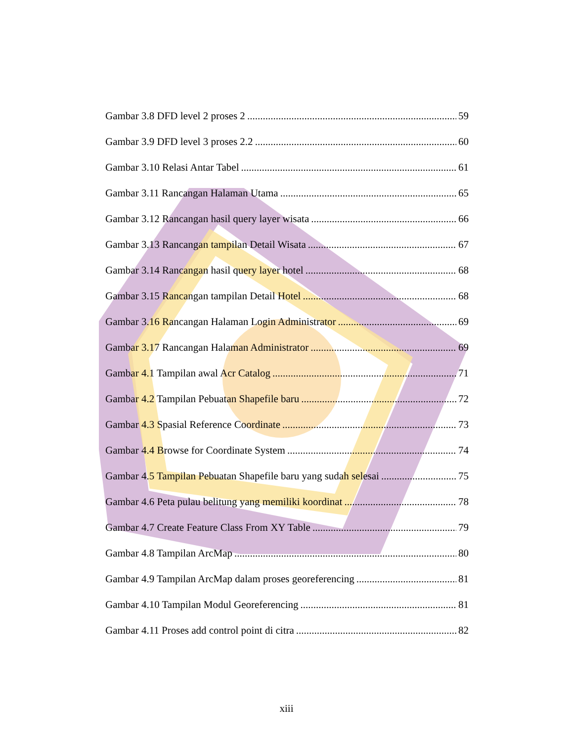Gambar 3.8 DFD level 2 proses 2 59
Gambar 3.9 DFD level 3 proses 2.2 60
Gambar 3.10 Relasi Antar Tabel 61
Gambar 3.11 Rancangan Halaman Utama 65
Gambar 3.12 Rancangan hasil query layer wisata 66
Gambar 3.13 Rancangan tampilan Detail Wisata 67
Gambar 3.14 Rancangan hasil query layer hotel 68
Gambar 3.15 Rancangan tampilan Detail Hotel 68
Gambar 3.16 Rancangan Halaman Login Administrator 69
Gambar 3.17 Rancangan Halaman Administrator 69
Gambar 4.1 Tampilan awal Acr Catalog 71
Gambar 4.2 Tampilan Pebuatan Shapefile baru 72
Gambar 4.3 Spasial Reference Coordinate 73
Gambar 4.4 Browse for Coordinate System 74
Gambar 4.5 Tampilan Pebuatan Shapefile baru yang sudah selesai 75
Gambar 4.6 Peta pulau belitung yang memiliki koordinat 78
Gambar 4.7 Create Feature Class From XY Table 79
Gambar 4.8 Tampilan ArcMap 80
Gambar 4.9 Tampilan ArcMap dalam proses georeferencing 81
Gambar 4.10 Tampilan Modul Georeferencing 81
Gambar 4.11 Proses add control point di citra 82
xiii